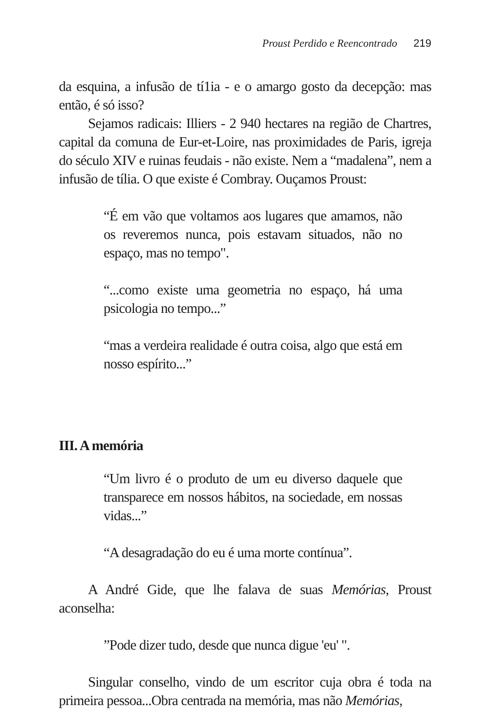Proust Perdido e Reencontrado 219
da esquina, a infusão de tí1ia - e o amargo gosto da decepção: mas então, é só isso?
Sejamos radicais: Illiers - 2 940 hectares na região de Chartres, capital da comuna de Eur-et-Loire, nas proximidades de Paris, igreja do século XIV e ruinas feudais - não existe. Nem a “madalena”, nem a infusão de tília. O que existe é Combray. Ouçamos Proust:
“É em vão que voltamos aos lugares que amamos, não os reveremos nunca, pois estavam situados, não no espaço, mas no tempo".
“...como existe uma geometria no espaço, há uma psicologia no tempo...”
“mas a verdeira realidade é outra coisa, algo que está em nosso espírito...”
III. A memória
“Um livro é o produto de um eu diverso daquele que transparece em nossos hábitos, na sociedade, em nossas vidas...”
“A desagradação do eu é uma morte contínua”.
A André Gide, que lhe falava de suas Memórias, Proust aconselha:
”Pode dizer tudo, desde que nunca digue 'eu' ".
Singular conselho, vindo de um escritor cuja obra é toda na primeira pessoa...Obra centrada na memória, mas não Memórias,